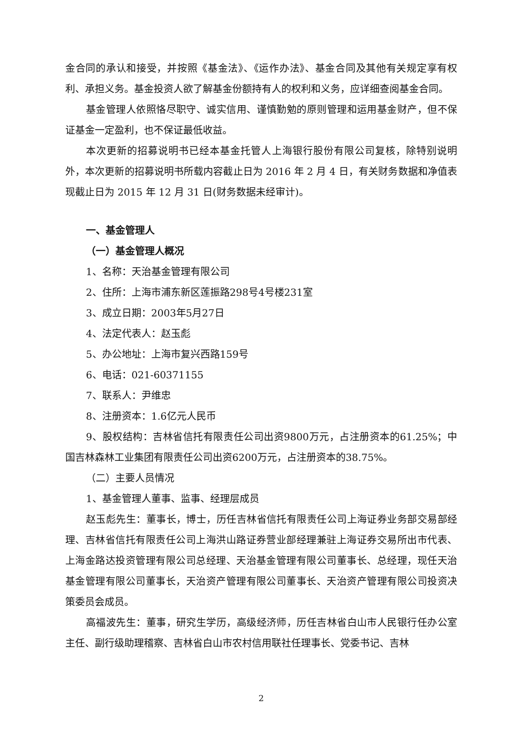金合同的承认和接受，并按照《基金法》、《运作办法》、基金合同及其他有关规定享有权利、承担义务。基金投资人欲了解基金份额持有人的权利和义务，应详细查阅基金合同。
基金管理人依照恪尽职守、诚实信用、谨慎勤勉的原则管理和运用基金财产，但不保证基金一定盈利，也不保证最低收益。
本次更新的招募说明书已经本基金托管人上海银行股份有限公司复核，除特别说明外，本次更新的招募说明书所载内容截止日为 2016 年 2 月 4 日，有关财务数据和净值表现截止日为 2015 年 12 月 31 日(财务数据未经审计)。
一、基金管理人
（一）基金管理人概况
1、名称：天治基金管理有限公司
2、住所：上海市浦东新区莲振路298号4号楼231室
3、成立日期：2003年5月27日
4、法定代表人：赵玉彪
5、办公地址：上海市复兴西路159号
6、电话：021-60371155
7、联系人：尹维忠
8、注册资本：1.6亿元人民币
9、股权结构：吉林省信托有限责任公司出资9800万元，占注册资本的61.25%；中国吉林森林工业集团有限责任公司出资6200万元，占注册资本的38.75%。
（二）主要人员情况
1、基金管理人董事、监事、经理层成员
赵玉彪先生：董事长，博士，历任吉林省信托有限责任公司上海证券业务部交易部经理、吉林省信托有限责任公司上海洪山路证券营业部经理兼驻上海证券交易所出市代表、上海金路达投资管理有限公司总经理、天治基金管理有限公司董事长、总经理，现任天治基金管理有限公司董事长，天治资产管理有限公司董事长、天治资产管理有限公司投资决策委员会成员。
高福波先生：董事，研究生学历，高级经济师，历任吉林省白山市人民银行任办公室主任、副行级助理稽察、吉林省白山市农村信用联社任理事长、党委书记、吉林
2